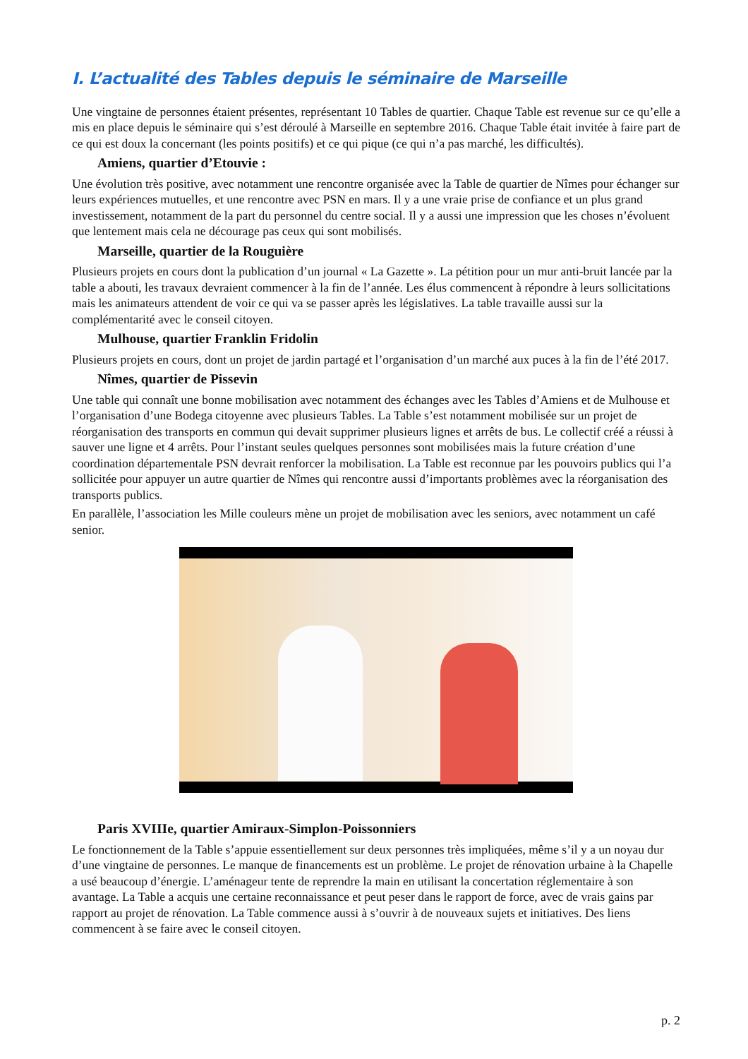I. L’actualité des Tables depuis le séminaire de Marseille
Une vingtaine de personnes étaient présentes, représentant 10 Tables de quartier. Chaque Table est revenue sur ce qu’elle a mis en place depuis le séminaire qui s’est déroulé à Marseille en septembre 2016. Chaque Table était invitée à faire part de ce qui est doux la concernant (les points positifs) et ce qui pique (ce qui n’a pas marché, les difficultés).
Amiens, quartier d’Etouvie :
Une évolution très positive, avec notamment une rencontre organisée avec la Table de quartier de Nîmes pour échanger sur leurs expériences mutuelles, et une rencontre avec PSN en mars. Il y a une vraie prise de confiance et un plus grand investissement, notamment de la part du personnel du centre social. Il y a aussi une impression que les choses n’évoluent que lentement mais cela ne décourage pas ceux qui sont mobilisés.
Marseille, quartier de la Rouguière
Plusieurs projets en cours dont la publication d’un journal « La Gazette ». La pétition pour un mur anti-bruit lancée par la table a abouti, les travaux devraient commencer à la fin de l’année. Les élus commencent à répondre à leurs sollicitations mais les animateurs attendent de voir ce qui va se passer après les législatives. La table travaille aussi sur la complémentarité avec le conseil citoyen.
Mulhouse, quartier Franklin Fridolin
Plusieurs projets en cours, dont un projet de jardin partagé et l’organisation d’un marché aux puces à la fin de l’été 2017.
Nîmes, quartier de Pissevin
Une table qui connaît une bonne mobilisation avec notamment des échanges avec les Tables d’Amiens et de Mulhouse et l’organisation d’une Bodega citoyenne avec plusieurs Tables. La Table s’est notamment mobilisée sur un projet de réorganisation des transports en commun qui devait supprimer plusieurs lignes et arrêts de bus. Le collectif créé a réussi à sauver une ligne et 4 arrêts. Pour l’instant seules quelques personnes sont mobilisées mais la future création d’une coordination départementale PSN devrait renforcer la mobilisation. La Table est reconnue par les pouvoirs publics qui l’a sollicitée pour appuyer un autre quartier de Nîmes qui rencontre aussi d’importants problèmes avec la réorganisation des transports publics.
En parallèle, l’association les Mille couleurs mène un projet de mobilisation avec les seniors, avec notamment un café senior.
Paris XVIIIe, quartier Amiraux-Simplon-Poissonniers
Le fonctionnement de la Table s’appuie essentiellement sur deux personnes très impliquées, même s’il y a un noyau dur d’une vingtaine de personnes. Le manque de financements est un problème. Le projet de rénovation urbaine à la Chapelle a usé beaucoup d’énergie. L’aménageur tente de reprendre la main en utilisant la concertation réglementaire à son avantage. La Table a acquis une certaine reconnaissance et peut peser dans le rapport de force, avec de vrais gains par rapport au projet de rénovation. La Table commence aussi à s’ouvrir à de nouveaux sujets et initiatives. Des liens commencent à se faire avec le conseil citoyen.
p. 2